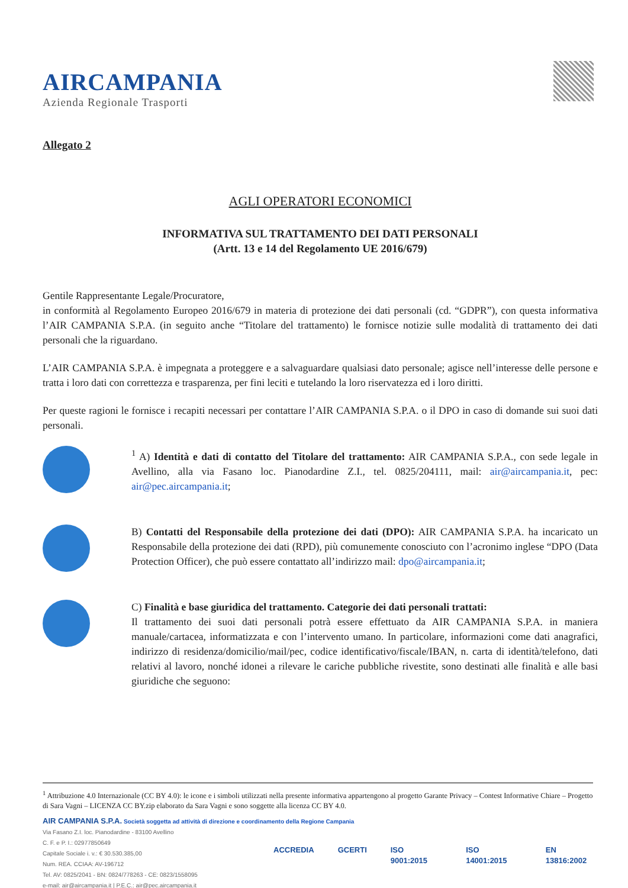AIRCAMPANIA
Azienda Regionale Trasporti
Allegato 2
AGLI OPERATORI ECONOMICI
INFORMATIVA SUL TRATTAMENTO DEI DATI PERSONALI
(Artt. 13 e 14 del Regolamento UE 2016/679)
Gentile Rappresentante Legale/Procuratore,
in conformità al Regolamento Europeo 2016/679 in materia di protezione dei dati personali (cd. “GDPR”), con questa informativa l’AIR CAMPANIA S.P.A. (in seguito anche “Titolare del trattamento) le fornisce notizie sulle modalità di trattamento dei dati personali che la riguardano.
L’AIR CAMPANIA S.P.A. è impegnata a proteggere e a salvaguardare qualsiasi dato personale; agisce nell’interesse delle persone e tratta i loro dati con correttezza e trasparenza, per fini leciti e tutelando la loro riservatezza ed i loro diritti.
Per queste ragioni le fornisce i recapiti necessari per contattare l’AIR CAMPANIA S.P.A. o il DPO in caso di domande sui suoi dati personali.
<sup>1</sup> A) Identità e dati di contatto del Titolare del trattamento: AIR CAMPANIA S.P.A., con sede legale in Avellino, alla via Fasano loc. Pianodardine Z.I., tel. 0825/204111, mail: air@aircampania.it, pec: air@pec.aircampania.it;
B) Contatti del Responsabile della protezione dei dati (DPO): AIR CAMPANIA S.P.A. ha incaricato un Responsabile della protezione dei dati (RPD), più comunemente conosciuto con l’acronimo inglese “DPO (Data Protection Officer), che può essere contattato all’indirizzo mail: dpo@aircampania.it;
C) Finalità e base giuridica del trattamento. Categorie dei dati personali trattati:
Il trattamento dei suoi dati personali potrà essere effettuato da AIR CAMPANIA S.P.A. in maniera manuale/cartacea, informatizzata e con l’intervento umano. In particolare, informazioni come dati anagrafici, indirizzo di residenza/domicilio/mail/pec, codice identificativo/fiscale/IBAN, n. carta di identità/telefono, dati relativi al lavoro, nonché idonei a rilevare le cariche pubbliche rivestite, sono destinati alle finalità e alle basi giuridiche che seguono:
<sup>1</sup> Attribuzione 4.0 Internazionale (CC BY 4.0): le icone e i simboli utilizzati nella presente informativa appartengono al progetto Garante Privacy – Contest Informative Chiare – Progetto di Sara Vagni – LICENZA CC BY.zip elaborato da Sara Vagni e sono soggette alla licenza CC BY 4.0.
AIR CAMPANIA S.P.A. Società soggetta ad attività di direzione e coordinamento della Regione Campania
Via Fasano Z.I. loc. Pianodardine - 83100 Avellino
C. F. e P. I.: 02977850649
Capitale Sociale i. v.: € 30.530.385,00
Num. REA. CCIAA: AV-196712
Tel. AV: 0825/2041 - BN: 0824/778263 - CE: 0823/1558095
e-mail: air@aircampania.it | P.E.C.: air@pec.aircampania.it
ACCREDIA GCERTI ISO 9001:2015 ISO 14001:2015 EN 13816:2002